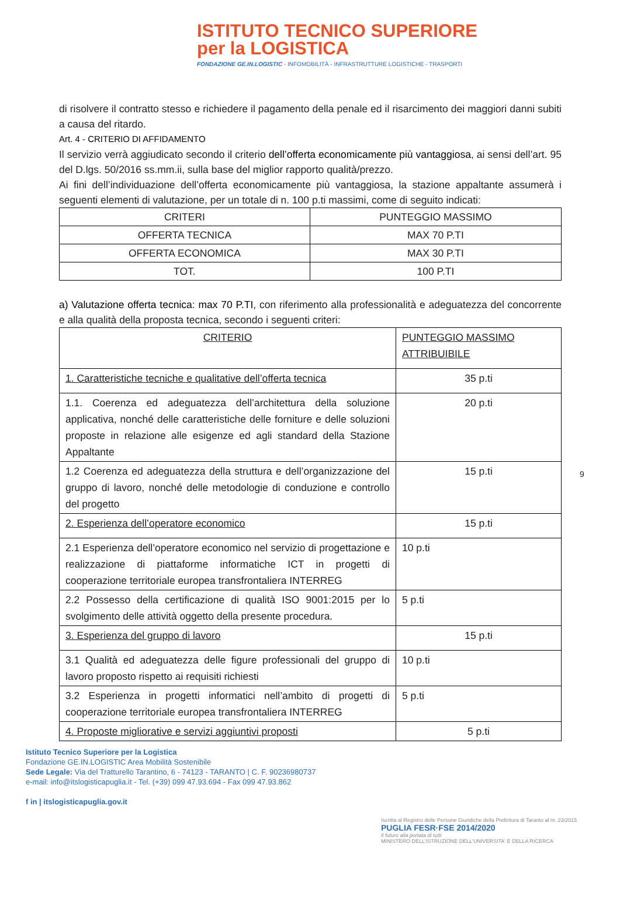ISTITUTO TECNICO SUPERIORE
per la LOGISTICA
FONDAZIONE GE.IN.LOGISTIC - INFOMOBILITÀ - INFRASTRUTTURE LOGISTICHE - TRASPORTI
di risolvere il contratto stesso e richiedere il pagamento della penale ed il risarcimento dei maggiori danni subiti a causa del ritardo.
Art. 4 - CRITERIO DI AFFIDAMENTO
Il servizio verrà aggiudicato secondo il criterio dell’offerta economicamente più vantaggiosa, ai sensi dell’art. 95 del D.lgs. 50/2016 ss.mm.ii, sulla base del miglior rapporto qualità/prezzo.
Ai fini dell’individuazione dell’offerta economicamente più vantaggiosa, la stazione appaltante assumerà i seguenti elementi di valutazione, per un totale di n. 100 p.ti massimi, come di seguito indicati:
| CRITERI | PUNTEGGIO MASSIMO |
| --- | --- |
| OFFERTA TECNICA | MAX 70 P.TI |
| OFFERTA ECONOMICA | MAX 30 P.TI |
| TOT. | 100 P.TI |
a) Valutazione offerta tecnica: max 70 P.TI, con riferimento alla professionalità e adeguatezza del concorrente e alla qualità della proposta tecnica, secondo i seguenti criteri:
| CRITERIO | PUNTEGGIO MASSIMO ATTRIBUIBILE |
| --- | --- |
| 1. Caratteristiche tecniche e qualitative dell’offerta tecnica | 35 p.ti |
| 1.1. Coerenza ed adeguatezza dell’architettura della soluzione applicativa, nonché delle caratteristiche delle forniture e delle soluzioni proposte in relazione alle esigenze ed agli standard della Stazione Appaltante | 20 p.ti |
| 1.2 Coerenza ed adeguatezza della struttura e dell’organizzazione del gruppo di lavoro, nonché delle metodologie di conduzione e controllo del progetto | 15 p.ti |
| 2. Esperienza dell’operatore economico | 15 p.ti |
| 2.1 Esperienza dell’operatore economico nel servizio di progettazione e realizzazione di piattaforme informatiche ICT in progetti di cooperazione territoriale europea transfrontaliera INTERREG | 10 p.ti |
| 2.2 Possesso della certificazione di qualità ISO 9001:2015 per lo svolgimento delle attività oggetto della presente procedura. | 5 p.ti |
| 3. Esperienza del gruppo di lavoro | 15 p.ti |
| 3.1 Qualità ed adeguatezza delle figure professionali del gruppo di lavoro proposto rispetto ai requisiti richiesti | 10 p.ti |
| 3.2 Esperienza in progetti informatici nell’ambito di progetti di cooperazione territoriale europea transfrontaliera INTERREG | 5 p.ti |
| 4. Proposte migliorative e servizi aggiuntivi proposti | 5 p.ti |
9
Istituto Tecnico Superiore per la Logistica
Fondazione GE.IN.LOGISTIC Area Mobilità Sostenibile
Sede Legale: Via del Tratturello Tarantino, 6 - 74123 - TARANTO | C. F. 90236980737
e-mail: info@itslogisticapuglia.it - Tel. (+39) 099 47.93.694 - Fax 099 47.93.862
f in | itslogisticapuglia.gov.it
Iscritta al Registro delle Persone Giuridiche della Prefettura di Taranto al nr. 23/2015
PUGLIA FESR·FSE 2014/2020
Il futuro alla portata di tutti
MINISTERO DELL'ISTRUZIONE DELL'UNIVERSITA' E DELLA RICERCA